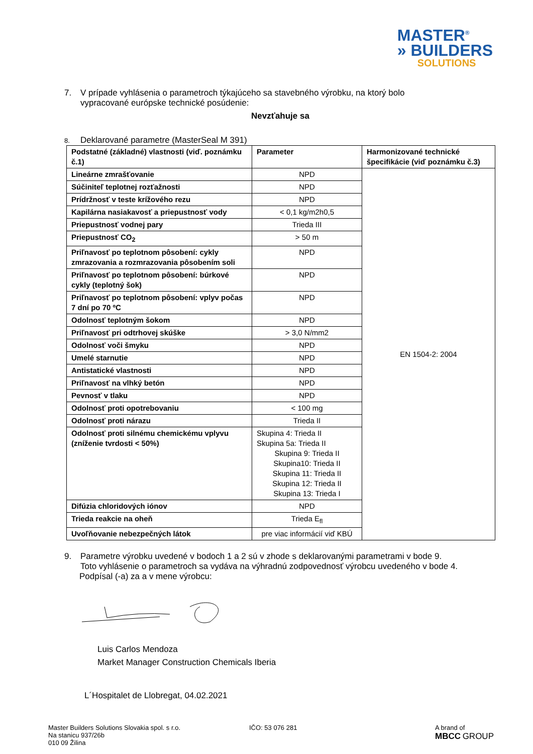MASTER<sup>®</sup>
» BUILDERS
SOLUTIONS
7. V prípade vyhlásenia o parametroch týkajúceho sa stavebného výrobku, na ktorý bolo
vypracované európske technické posúdenie:
Nevzťahuje sa
8. Deklarované parametre (MasterSeal M 391)
| Podstatné (základné) vlastnosti (viď. poznámku č.1) | Parameter | Harmonizované technické špecifikácie (viď poznámku č.3) |
| --- | --- | --- |
| Lineárne zmrašťovanie | NPD | EN 1504-2: 2004 |
| Súčiniteľ teplotnej rozťažnosti | NPD | |
| Prídržnosť v teste krížového rezu | NPD | |
| Kapilárna nasiakavosť a priepustnosť vody | < 0,1 kg/m2h0,5 | |
| Priepustnosť vodnej pary | Trieda III | |
| Priepustnosť CO<sub>2</sub> | > 50 m | |
| Priľnavosť po teplotnom pôsobení: cykly zmrazovania a rozmrazovania pôsobením soli | NPD | |
| Priľnavosť po teplotnom pôsobení: búrkové cykly (teplotný šok) | NPD | |
| Priľnavosť po teplotnom pôsobení: vplyv počas 7 dní po 70 ºC | NPD | |
| Odolnosť teplotným šokom | NPD | |
| Priľnavosť pri odtrhovej skúške | > 3,0 N/mm2 | |
| Odolnosť voči šmyku | NPD | |
| Umelé starnutie | NPD | |
| Antistatické vlastnosti | NPD | |
| Priľnavosť na vlhký betón | NPD | |
| Pevnosť v tlaku | NPD | |
| Odolnosť proti opotrebovaniu | < 100 mg | |
| Odolnosť proti nárazu | Trieda II | |
| Odolnosť proti silnému chemickému vplyvu (zníženie tvrdosti < 50%) | Skupina 4: Trieda II Skupina 5a: Trieda II Skupina 9: Trieda II Skupina10: Trieda II Skupina 11: Trieda II Skupina 12: Trieda II Skupina 13: Trieda I | |
| Difúzia chloridových iónov | NPD | |
| Trieda reakcie na oheň | Trieda E<sub>fl</sub> | |
| Uvoľňovanie nebezpečných látok | pre viac informácií viď KBÚ | |
9. Parametre výrobku uvedené v bodoch 1 a 2 sú v zhode s deklarovanými parametrami v bode 9.
Toto vyhlásenie o parametroch sa vydáva na výhradnú zodpovednosť výrobcu uvedeného v bode 4.
Podpísal (-a) za a v mene výrobcu:
Luis Carlos Mendoza
Market Manager Construction Chemicals Iberia
L´Hospitalet de Llobregat, 04.02.2021
Master Builders Solutions Slovakia spol. s r.o.
Na stanicu 937/26b
010 09 Žilina
IČO: 53 076 281 A brand of
MBCC GROUP